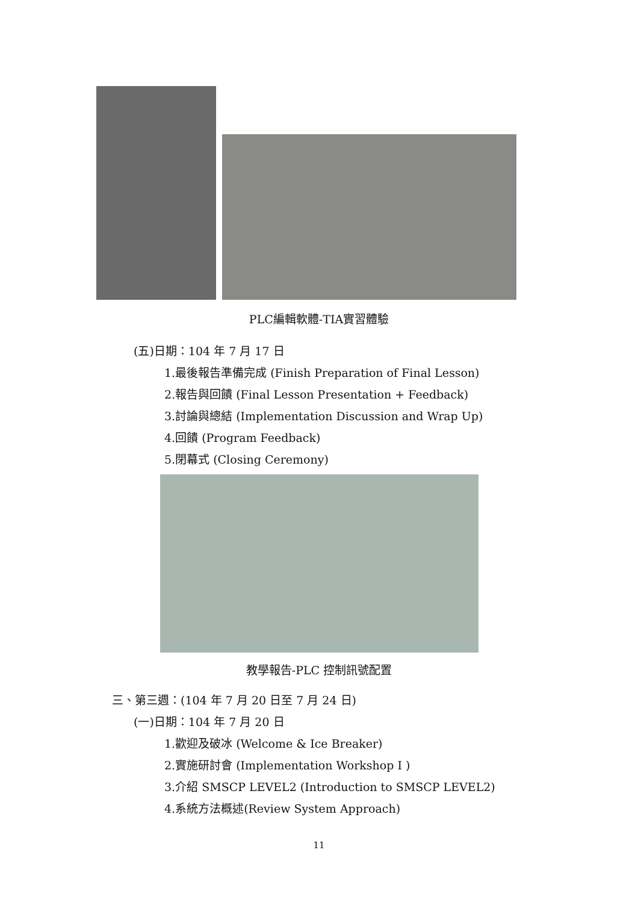PLC編輯軟體-TIA實習體驗
(五)日期：104 年 7 月 17 日
1.最後報告準備完成 (Finish Preparation of Final Lesson)
2.報告與回饋 (Final Lesson Presentation + Feedback)
3.討論與總結 (Implementation Discussion and Wrap Up)
4.回饋 (Program Feedback)
5.閉幕式 (Closing Ceremony)
教學報告-PLC 控制訊號配置
三、第三週：(104 年 7 月 20 日至 7 月 24 日)
(一)日期：104 年 7 月 20 日
1.歡迎及破冰 (Welcome & Ice Breaker)
2.實施研討會 (Implementation Workshop I )
3.介紹 SMSCP LEVEL2 (Introduction to SMSCP LEVEL2)
4.系統方法概述(Review System Approach)
11